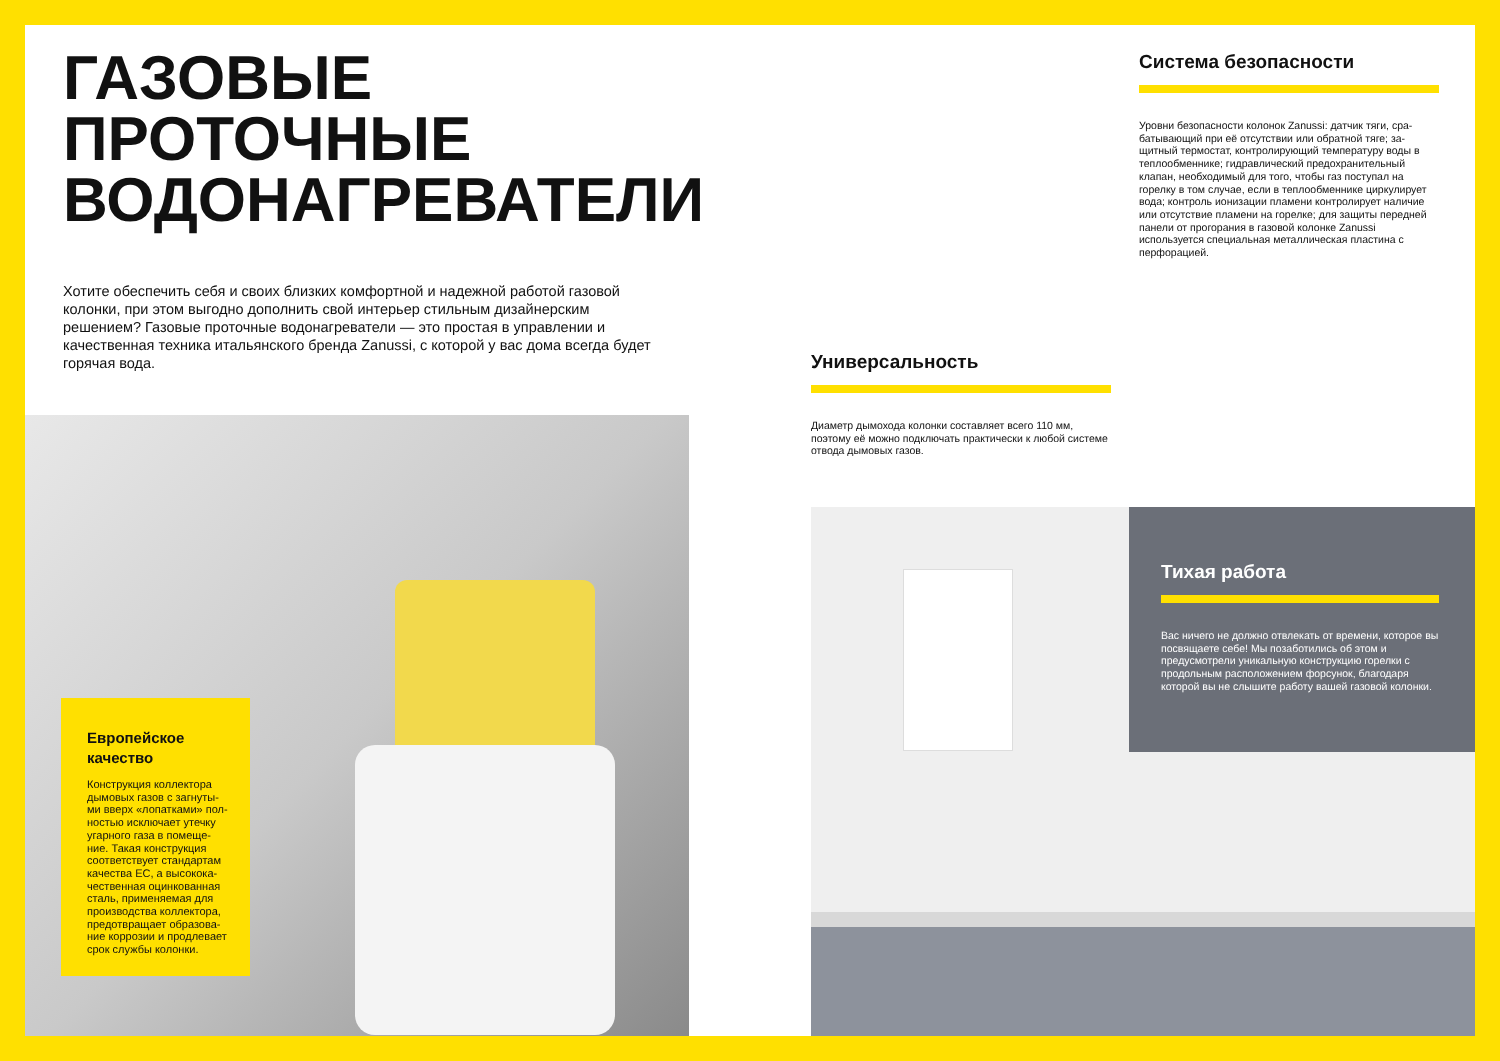ГАЗОВЫЕ
ПРОТОЧНЫЕ
ВОДОНАГРЕВАТЕЛИ
Хотите обеспечить себя и своих близких комфортной и надежной работой газовой колонки, при этом выгодно дополнить свой интерьер стильным дизайнерским решением? Газовые проточные водонагреватели — это простая в управлении и качественная техника итальянского бренда Zanussi, с которой у вас дома всегда будет горячая вода.
Европейское
качество
Конструкция коллектора дымовых газов с загнуты­ми вверх «лопатками» пол­ностью исключает утечку угарного газа в помеще­ние. Такая конструкция соответствует стандартам качества ЕС, а высокока­чественная оцинкованная сталь, применяемая для производства коллектора, предотвращает образова­ние коррозии и продлевает срок службы колонки.
Система безопасности
Уровни безопасности колонок Zanussi: датчик тяги, сра­батывающий при её отсутствии или обратной тяге; за­щитный термостат, контролирующий температуру воды в теплообменнике; гидравлический предохранительный клапан, необходимый для того, чтобы газ поступал на горелку в том случае, если в теплообменнике циркулиру­ет вода; контроль ионизации пламени контролирует на­личие или отсутствие пламени на горелке; для защиты передней панели от прогорания в газовой колонке Zanussi используется специальная металлическая пластина с перфорацией.
Универсальность
Диаметр дымохода колонки составляет всего 110 мм, поэтому её можно подключать практически к любой системе отвода дымовых газов.
Тихая работа
Вас ничего не должно отвлекать от времени, ко­торое вы посвящаете себе! Мы позаботились об этом и предусмотрели уникальную конструкцию горелки с продольным расположением форсунок, благодаря которой вы не слышите работу вашей газовой колонки.